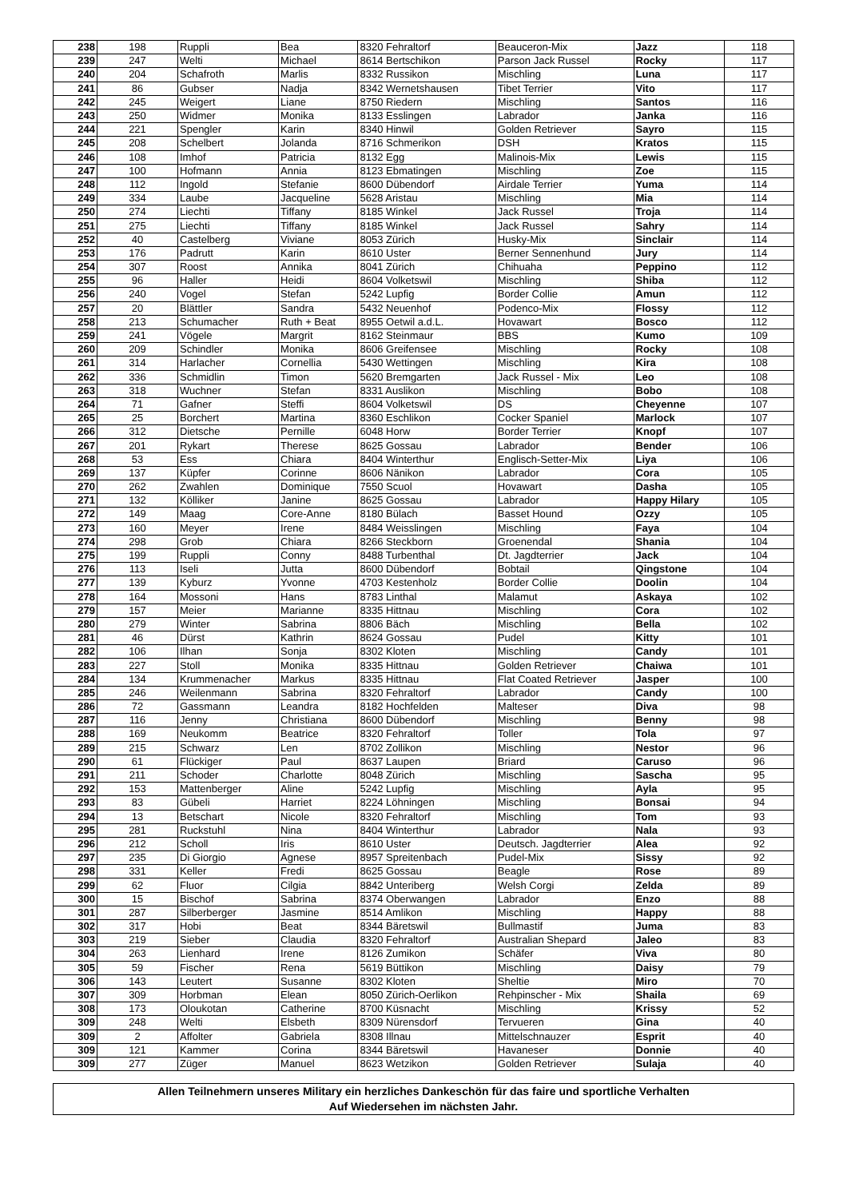| 238 | 198 | Ruppli | Bea | 8320 Fehraltorf | Beauceron-Mix | Jazz | 118 |
| 239 | 247 | Welti | Michael | 8614 Bertschikon | Parson Jack Russel | Rocky | 117 |
| 240 | 204 | Schafroth | Marlis | 8332 Russikon | Mischling | Luna | 117 |
| 241 | 86 | Gubser | Nadja | 8342 Wernetshausen | Tibet Terrier | Vito | 117 |
| 242 | 245 | Weigert | Liane | 8750 Riedern | Mischling | Santos | 116 |
| 243 | 250 | Widmer | Monika | 8133 Esslingen | Labrador | Janka | 116 |
| 244 | 221 | Spengler | Karin | 8340 Hinwil | Golden Retriever | Sayro | 115 |
| 245 | 208 | Schelbert | Jolanda | 8716 Schmerikon | DSH | Kratos | 115 |
| 246 | 108 | Imhof | Patricia | 8132 Egg | Malinois-Mix | Lewis | 115 |
| 247 | 100 | Hofmann | Annia | 8123 Ebmatingen | Mischling | Zoe | 115 |
| 248 | 112 | Ingold | Stefanie | 8600 Dübendorf | Airdale Terrier | Yuma | 114 |
| 249 | 334 | Laube | Jacqueline | 5628 Aristau | Mischling | Mia | 114 |
| 250 | 274 | Liechti | Tiffany | 8185 Winkel | Jack Russel | Troja | 114 |
| 251 | 275 | Liechti | Tiffany | 8185 Winkel | Jack Russel | Sahry | 114 |
| 252 | 40 | Castelberg | Viviane | 8053 Zürich | Husky-Mix | Sinclair | 114 |
| 253 | 176 | Padrutt | Karin | 8610 Uster | Berner Sennenhund | Jury | 114 |
| 254 | 307 | Roost | Annika | 8041 Zürich | Chihuaha | Peppino | 112 |
| 255 | 96 | Haller | Heidi | 8604 Volketswil | Mischling | Shiba | 112 |
| 256 | 240 | Vogel | Stefan | 5242 Lupfig | Border Collie | Amun | 112 |
| 257 | 20 | Blättler | Sandra | 5432 Neuenhof | Podenco-Mix | Flossy | 112 |
| 258 | 213 | Schumacher | Ruth + Beat | 8955 Oetwil a.d.L. | Hovawart | Bosco | 112 |
| 259 | 241 | Vögele | Margrit | 8162 Steinmaur | BBS | Kumo | 109 |
| 260 | 209 | Schindler | Monika | 8606 Greifensee | Mischling | Rocky | 108 |
| 261 | 314 | Harlacher | Cornellia | 5430 Wettingen | Mischling | Kira | 108 |
| 262 | 336 | Schmidlin | Timon | 5620 Bremgarten | Jack Russel - Mix | Leo | 108 |
| 263 | 318 | Wuchner | Stefan | 8331 Auslikon | Mischling | Bobo | 108 |
| 264 | 71 | Gafner | Steffi | 8604 Volketswil | DS | Cheyenne | 107 |
| 265 | 25 | Borchert | Martina | 8360 Eschlikon | Cocker Spaniel | Marlock | 107 |
| 266 | 312 | Dietsche | Pernille | 6048 Horw | Border Terrier | Knopf | 107 |
| 267 | 201 | Rykart | Therese | 8625 Gossau | Labrador | Bender | 106 |
| 268 | 53 | Ess | Chiara | 8404 Winterthur | Englisch-Setter-Mix | Liya | 106 |
| 269 | 137 | Küpfer | Corinne | 8606 Nänikon | Labrador | Cora | 105 |
| 270 | 262 | Zwahlen | Dominique | 7550 Scuol | Hovawart | Dasha | 105 |
| 271 | 132 | Kölliker | Janine | 8625 Gossau | Labrador | Happy Hilary | 105 |
| 272 | 149 | Maag | Core-Anne | 8180 Bülach | Basset Hound | Ozzy | 105 |
| 273 | 160 | Meyer | Irene | 8484 Weisslingen | Mischling | Faya | 104 |
| 274 | 298 | Grob | Chiara | 8266 Steckborn | Groenendal | Shania | 104 |
| 275 | 199 | Ruppli | Conny | 8488 Turbenthal | Dt. Jagdterrier | Jack | 104 |
| 276 | 113 | Iseli | Jutta | 8600 Dübendorf | Bobtail | Qingstone | 104 |
| 277 | 139 | Kyburz | Yvonne | 4703 Kestenholz | Border Collie | Doolin | 104 |
| 278 | 164 | Mossoni | Hans | 8783 Linthal | Malamut | Askaya | 102 |
| 279 | 157 | Meier | Marianne | 8335 Hittnau | Mischling | Cora | 102 |
| 280 | 279 | Winter | Sabrina | 8806 Bäch | Mischling | Bella | 102 |
| 281 | 46 | Dürst | Kathrin | 8624 Gossau | Pudel | Kitty | 101 |
| 282 | 106 | Ilhan | Sonja | 8302 Kloten | Mischling | Candy | 101 |
| 283 | 227 | Stoll | Monika | 8335 Hittnau | Golden Retriever | Chaiwa | 101 |
| 284 | 134 | Krummenacher | Markus | 8335 Hittnau | Flat Coated Retriever | Jasper | 100 |
| 285 | 246 | Weilenmann | Sabrina | 8320 Fehraltorf | Labrador | Candy | 100 |
| 286 | 72 | Gassmann | Leandra | 8182 Hochfelden | Malteser | Diva | 98 |
| 287 | 116 | Jenny | Christiana | 8600 Dübendorf | Mischling | Benny | 98 |
| 288 | 169 | Neukomm | Beatrice | 8320 Fehraltorf | Toller | Tola | 97 |
| 289 | 215 | Schwarz | Len | 8702 Zollikon | Mischling | Nestor | 96 |
| 290 | 61 | Flückiger | Paul | 8637 Laupen | Briard | Caruso | 96 |
| 291 | 211 | Schoder | Charlotte | 8048 Zürich | Mischling | Sascha | 95 |
| 292 | 153 | Mattenberger | Aline | 5242 Lupfig | Mischling | Ayla | 95 |
| 293 | 83 | Gübeli | Harriet | 8224 Löhningen | Mischling | Bonsai | 94 |
| 294 | 13 | Betschart | Nicole | 8320 Fehraltorf | Mischling | Tom | 93 |
| 295 | 281 | Ruckstuhl | Nina | 8404 Winterthur | Labrador | Nala | 93 |
| 296 | 212 | Scholl | Iris | 8610 Uster | Deutsch. Jagdterrier | Alea | 92 |
| 297 | 235 | Di Giorgio | Agnese | 8957 Spreitenbach | Pudel-Mix | Sissy | 92 |
| 298 | 331 | Keller | Fredi | 8625 Gossau | Beagle | Rose | 89 |
| 299 | 62 | Fluor | Cilgia | 8842 Unteriberg | Welsh Corgi | Zelda | 89 |
| 300 | 15 | Bischof | Sabrina | 8374 Oberwangen | Labrador | Enzo | 88 |
| 301 | 287 | Silberberger | Jasmine | 8514 Amlikon | Mischling | Happy | 88 |
| 302 | 317 | Hobi | Beat | 8344 Bäretswil | Bullmastif | Juma | 83 |
| 303 | 219 | Sieber | Claudia | 8320 Fehraltorf | Australian Shepard | Jaleo | 83 |
| 304 | 263 | Lienhard | Irene | 8126 Zumikon | Schäfer | Viva | 80 |
| 305 | 59 | Fischer | Rena | 5619 Büttikon | Mischling | Daisy | 79 |
| 306 | 143 | Leutert | Susanne | 8302 Kloten | Sheltie | Miro | 70 |
| 307 | 309 | Horbman | Elean | 8050 Zürich-Oerlikon | Rehpinscher - Mix | Shaila | 69 |
| 308 | 173 | Oloukotan | Catherine | 8700 Küsnacht | Mischling | Krissy | 52 |
| 309 | 248 | Welti | Elsbeth | 8309 Nürensdorf | Tervueren | Gina | 40 |
| 309 | 2 | Affolter | Gabriela | 8308 Illnau | Mittelschnauzer | Esprit | 40 |
| 309 | 121 | Kammer | Corina | 8344 Bäretswil | Havaneser | Donnie | 40 |
| 309 | 277 | Züger | Manuel | 8623 Wetzikon | Golden Retriever | Sulaja | 40 |
Allen Teilnehmern unseres Military ein herzliches Dankeschön für das faire und sportliche Verhalten
Auf Wiedersehen im nächsten Jahr.